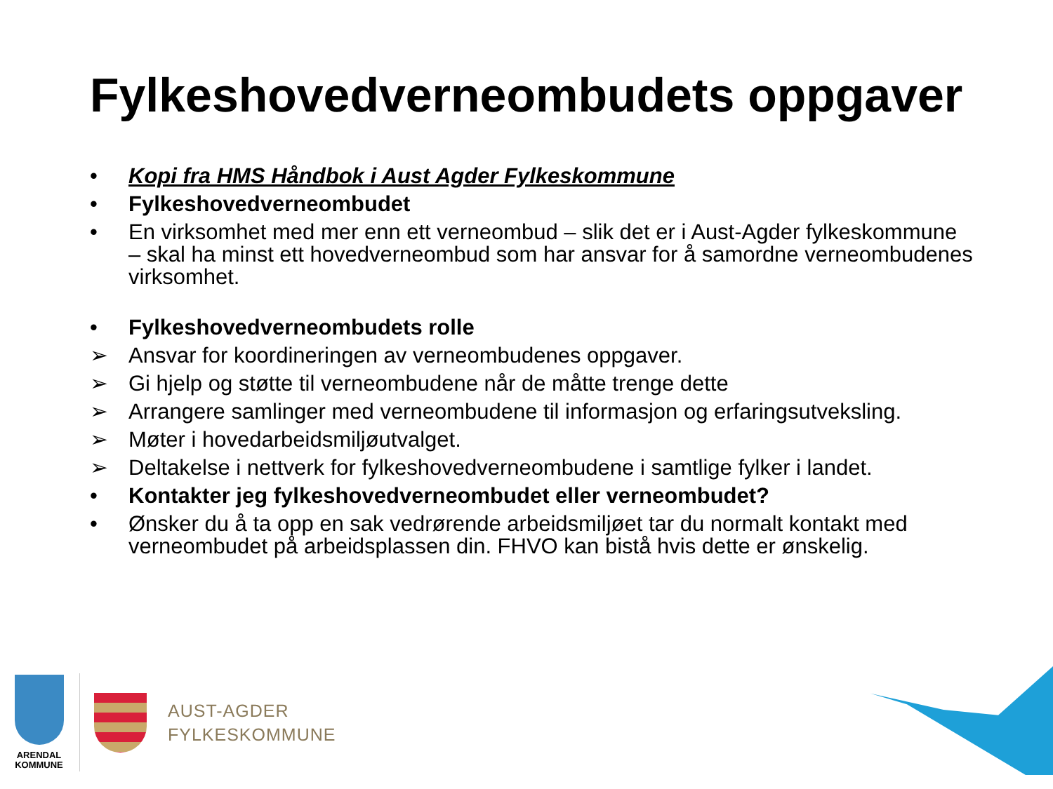Fylkeshovedverneombudets oppgaver
• Kopi fra HMS Håndbok i Aust Agder Fylkeskommune
• Fylkeshovedverneombudet
• En virksomhet med mer enn ett verneombud – slik det er i Aust-Agder fylkeskommune – skal ha minst ett hovedverneombud som har ansvar for å samordne verneombudenes virksomhet.
• Fylkeshovedverneombudets rolle
➢ Ansvar for koordineringen av verneombudenes oppgaver.
➢ Gi hjelp og støtte til verneombudene når de måtte trenge dette
➢ Arrangere samlinger med verneombudene til informasjon og erfaringsutveksling.
➢ Møter i hovedarbeidsmiljøutvalget.
➢ Deltakelse i nettverk for fylkeshovedverneombudene i samtlige fylker i landet.
• Kontakter jeg fylkeshovedverneombudet eller verneombudet?
• Ønsker du å ta opp en sak vedrørende arbeidsmiljøet tar du normalt kontakt med verneombudet på arbeidsplassen din. FHVO kan bistå hvis dette er ønskelig.
ARENDAL
KOMMUNE
AUST-AGDER
FYLKESKOMMUNE